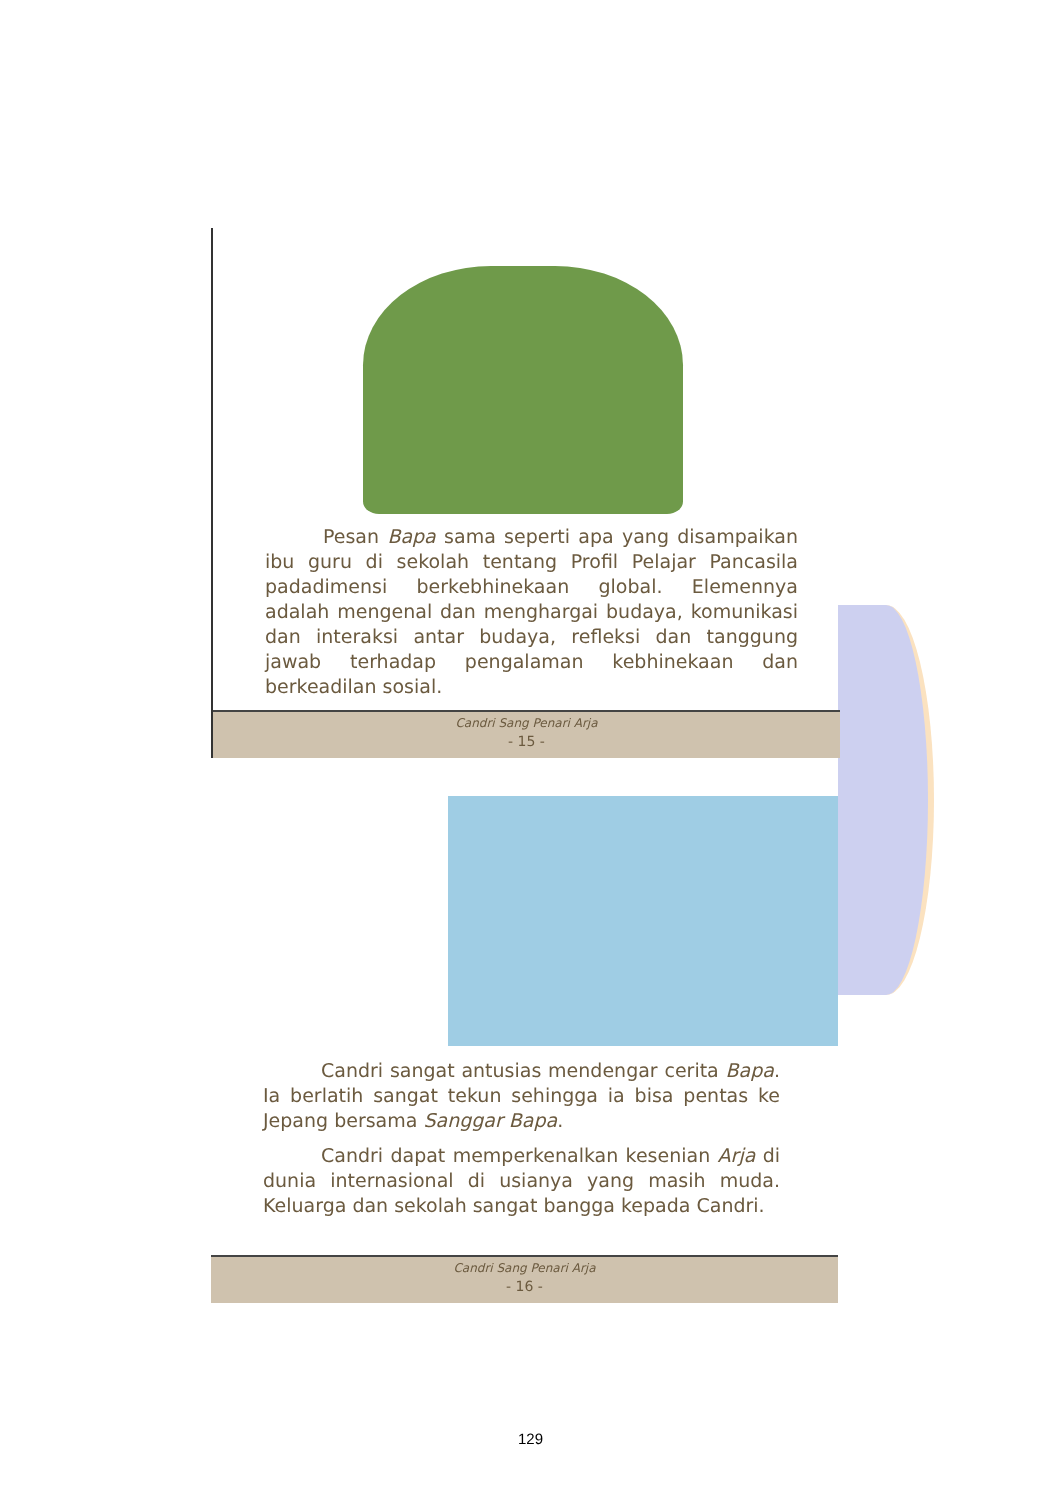Pesan Bapa sama seperti apa yang disampaikan ibu guru di sekolah tentang Profil Pelajar Pancasila padadimensi berkebhinekaan global. Elemennya adalah mengenal dan menghargai budaya, komunikasi dan interaksi antar budaya, refleksi dan tanggung jawab terhadap pengalaman kebhinekaan dan berkeadilan sosial.
Candri Sang Penari Arja
- 15 -
Candri sangat antusias mendengar cerita Bapa. Ia berlatih sangat tekun sehingga ia bisa pentas ke Jepang bersama Sanggar Bapa.
Candri dapat memperkenalkan kesenian Arja di dunia internasional di usianya yang masih muda. Keluarga dan sekolah sangat bangga kepada Candri.
Candri Sang Penari Arja
- 16 -
129